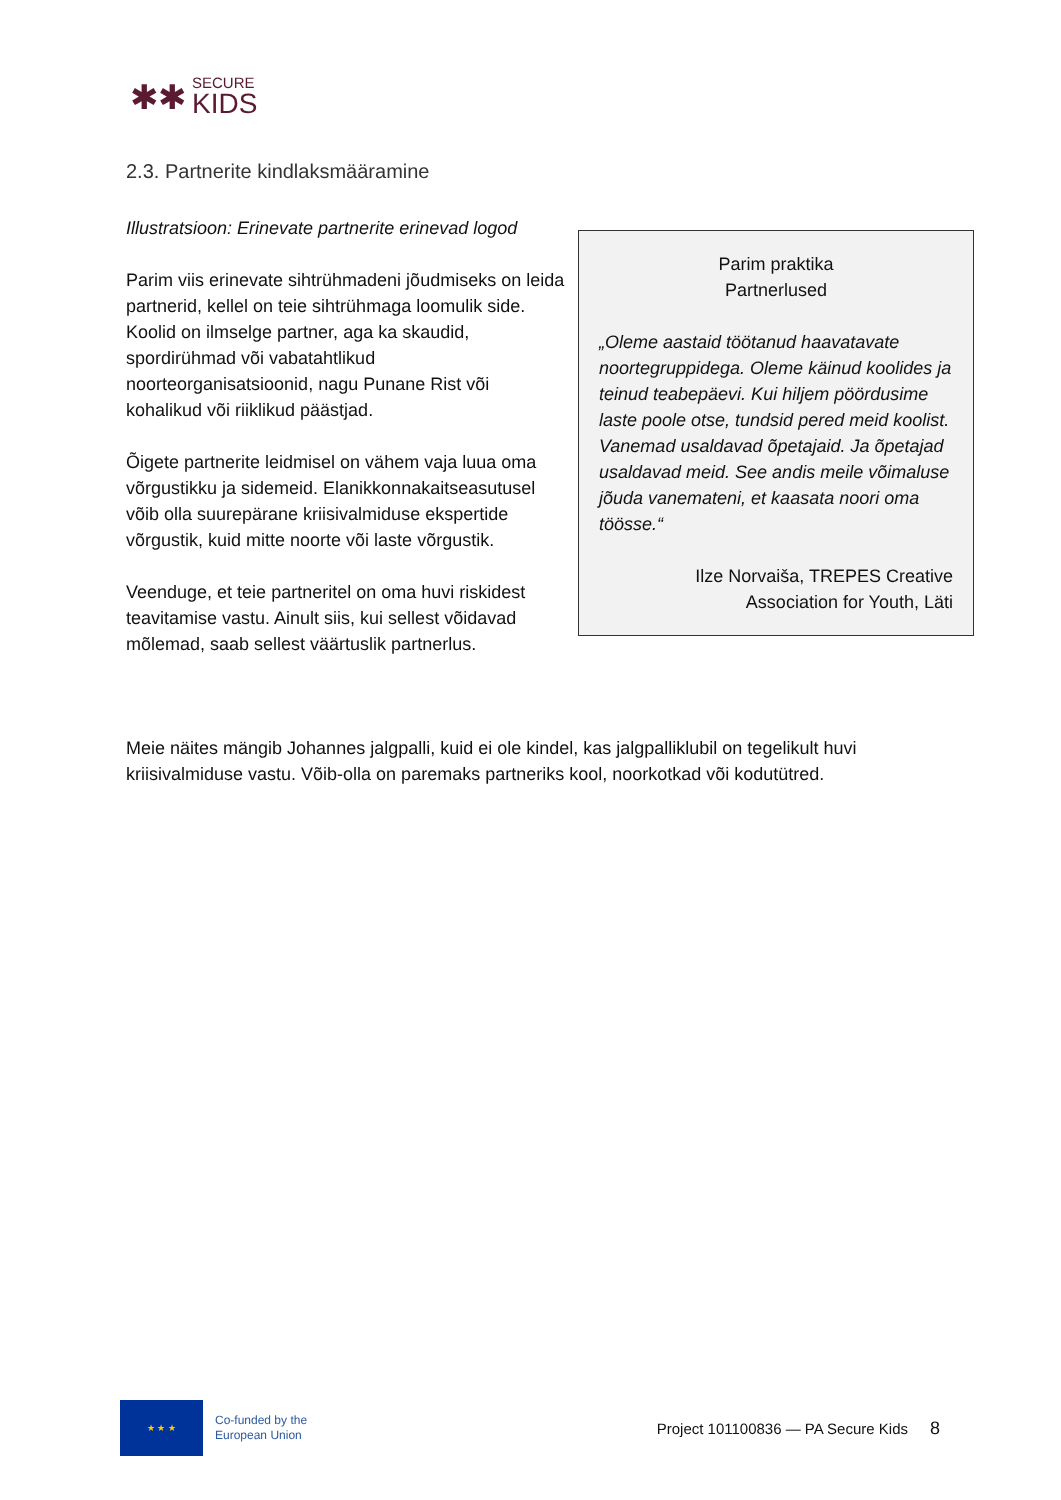✱✱
SECURE
KIDS
2.3. Partnerite kindlaksmääramine
Illustratsioon: Erinevate partnerite erinevad logod
Parim viis erinevate sihtrühmadeni jõudmiseks on leida partnerid, kellel on teie sihtrühmaga loomulik side. Koolid on ilmselge partner, aga ka skaudid, spordirühmad või vabatahtlikud noorteorganisatsioonid, nagu Punane Rist või kohalikud või riiklikud päästjad.
Õigete partnerite leidmisel on vähem vaja luua oma võrgustikku ja sidemeid. Elanikkonnakaitseasutusel võib olla suurepärane kriisivalmiduse ekspertide võrgustik, kuid mitte noorte või laste võrgustik.
Veenduge, et teie partneritel on oma huvi riskidest teavitamise vastu. Ainult siis, kui sellest võidavad mõlemad, saab sellest väärtuslik partnerlus.
Parim praktika
Partnerlused
„Oleme aastaid töötanud haavatavate noortegruppidega. Oleme käinud koolides ja teinud teabepäevi. Kui hiljem pöördusime laste poole otse, tundsid pered meid koolist. Vanemad usaldavad õpetajaid. Ja õpetajad usaldavad meid. See andis meile võimaluse jõuda vanemateni, et kaasata noori oma töösse.“
Ilze Norvaiša, TREPES Creative
Association for Youth, Läti
Meie näites mängib Johannes jalgpalli, kuid ei ole kindel, kas jalgpalliklubil on tegelikult huvi kriisivalmiduse vastu. Võib-olla on paremaks partneriks kool, noorkotkad või kodutütred.
★ ★ ★
Co-funded by the
European Union
Project 101100836 — PA Secure Kids 8